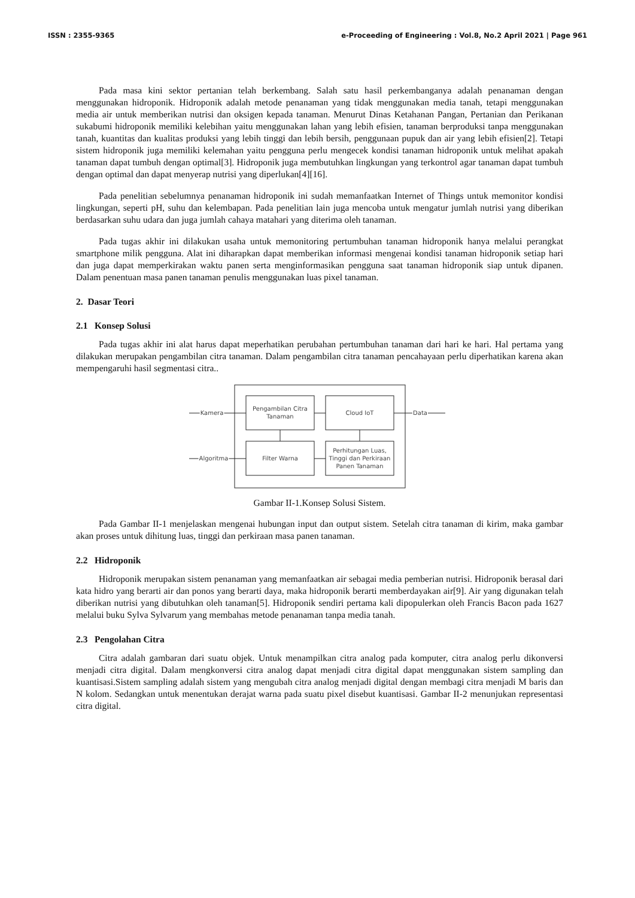ISSN : 2355-9365 e-Proceeding of Engineering : Vol.8, No.2 April 2021 | Page 961
Pada masa kini sektor pertanian telah berkembang. Salah satu hasil perkembanganya adalah penanaman dengan menggunakan hidroponik. Hidroponik adalah metode penanaman yang tidak menggunakan media tanah, tetapi menggunakan media air untuk memberikan nutrisi dan oksigen kepada tanaman. Menurut Dinas Ketahanan Pangan, Pertanian dan Perikanan sukabumi hidroponik memiliki kelebihan yaitu menggunakan lahan yang lebih efisien, tanaman berproduksi tanpa menggunakan tanah, kuantitas dan kualitas produksi yang lebih tinggi dan lebih bersih, penggunaan pupuk dan air yang lebih efisien[2]. Tetapi sistem hidroponik juga memiliki kelemahan yaitu pengguna perlu mengecek kondisi tanaman hidroponik untuk melihat apakah tanaman dapat tumbuh dengan optimal[3]. Hidroponik juga membutuhkan lingkungan yang terkontrol agar tanaman dapat tumbuh dengan optimal dan dapat menyerap nutrisi yang diperlukan[4][16].
Pada penelitian sebelumnya penanaman hidroponik ini sudah memanfaatkan Internet of Things untuk memonitor kondisi lingkungan, seperti pH, suhu dan kelembapan. Pada penelitian lain juga mencoba untuk mengatur jumlah nutrisi yang diberikan berdasarkan suhu udara dan juga jumlah cahaya matahari yang diterima oleh tanaman.
Pada tugas akhir ini dilakukan usaha untuk memonitoring pertumbuhan tanaman hidroponik hanya melalui perangkat smartphone milik pengguna. Alat ini diharapkan dapat memberikan informasi mengenai kondisi tanaman hidroponik setiap hari dan juga dapat memperkirakan waktu panen serta menginformasikan pengguna saat tanaman hidroponik siap untuk dipanen. Dalam penentuan masa panen tanaman penulis menggunakan luas pixel tanaman.
2. Dasar Teori
2.1 Konsep Solusi
Pada tugas akhir ini alat harus dapat meperhatikan perubahan pertumbuhan tanaman dari hari ke hari. Hal pertama yang dilakukan merupakan pengambilan citra tanaman. Dalam pengambilan citra tanaman pencahayaan perlu diperhatikan karena akan mempengaruhi hasil segmentasi citra..
Pengambilan Citra
Tanaman
Cloud IoT
Filter Warna
Perhitungan Luas,
Tinggi dan Perkiraan
Panen Tanaman
Kamera
Algoritma
Data
Gambar II-1.Konsep Solusi Sistem.
Pada Gambar II-1 menjelaskan mengenai hubungan input dan output sistem. Setelah citra tanaman di kirim, maka gambar akan proses untuk dihitung luas, tinggi dan perkiraan masa panen tanaman.
2.2 Hidroponik
Hidroponik merupakan sistem penanaman yang memanfaatkan air sebagai media pemberian nutrisi. Hidroponik berasal dari kata hidro yang berarti air dan ponos yang berarti daya, maka hidroponik berarti memberdayakan air[9]. Air yang digunakan telah diberikan nutrisi yang dibutuhkan oleh tanaman[5]. Hidroponik sendiri pertama kali dipopulerkan oleh Francis Bacon pada 1627 melalui buku Sylva Sylvarum yang membahas metode penanaman tanpa media tanah.
2.3 Pengolahan Citra
Citra adalah gambaran dari suatu objek. Untuk menampilkan citra analog pada komputer, citra analog perlu dikonversi menjadi citra digital. Dalam mengkonversi citra analog dapat menjadi citra digital dapat menggunakan sistem sampling dan kuantisasi.Sistem sampling adalah sistem yang mengubah citra analog menjadi digital dengan membagi citra menjadi M baris dan N kolom. Sedangkan untuk menentukan derajat warna pada suatu pixel disebut kuantisasi. Gambar II-2 menunjukan representasi citra digital.